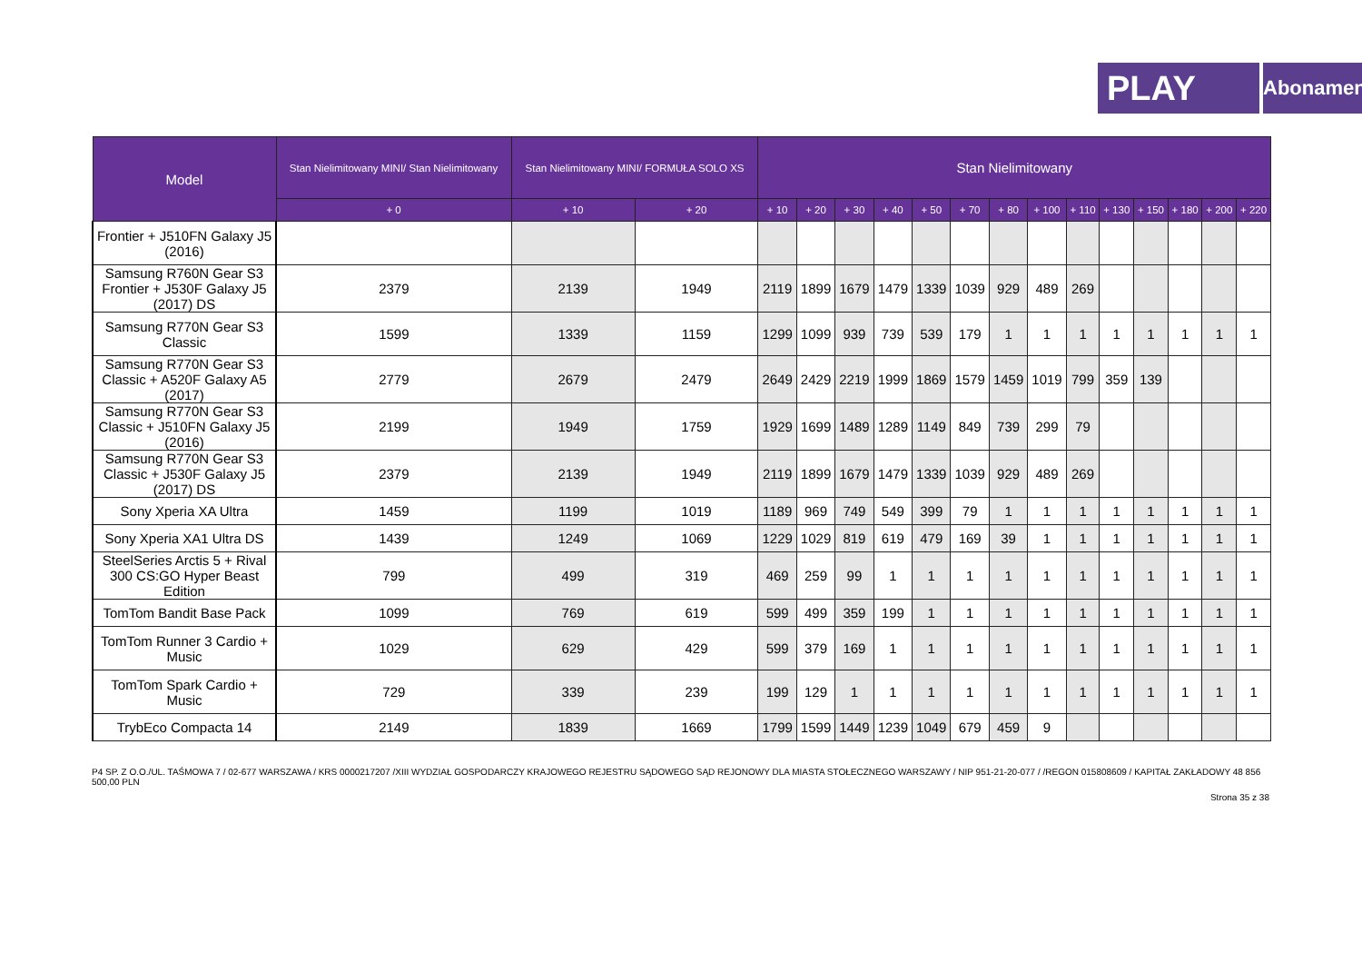PLAY
Abonament
| Model | Stan Nielimitowany MINI/ Stan Nielimitowany | Stan Nielimitowany MINI/ FORMUŁA SOLO XS | | Stan Nielimitowany | | | | | | | | | | | | | |
| --- | --- | --- | --- | --- | --- | --- | --- | --- | --- | --- | --- | --- | --- | --- | --- | --- | --- |
| | + 0 | + 10 | + 20 | + 10 | + 20 | + 30 | + 40 | + 50 | + 70 | + 80 | + 100 | + 110 | + 130 | + 150 | + 180 | + 200 | + 220 |
| Frontier + J510FN Galaxy J5 (2016) | | | | | | | | | | | | | | | | | |
| Samsung R760N Gear S3 Frontier + J530F Galaxy J5 (2017) DS | 2379 | 2139 | 1949 | 2119 | 1899 | 1679 | 1479 | 1339 | 1039 | 929 | 489 | 269 | | | | | |
| Samsung R770N Gear S3 Classic | 1599 | 1339 | 1159 | 1299 | 1099 | 939 | 739 | 539 | 179 | 1 | 1 | 1 | 1 | 1 | 1 | 1 | 1 |
| Samsung R770N Gear S3 Classic + A520F Galaxy A5 (2017) | 2779 | 2679 | 2479 | 2649 | 2429 | 2219 | 1999 | 1869 | 1579 | 1459 | 1019 | 799 | 359 | 139 | | | |
| Samsung R770N Gear S3 Classic + J510FN Galaxy J5 (2016) | 2199 | 1949 | 1759 | 1929 | 1699 | 1489 | 1289 | 1149 | 849 | 739 | 299 | 79 | | | | | |
| Samsung R770N Gear S3 Classic + J530F Galaxy J5 (2017) DS | 2379 | 2139 | 1949 | 2119 | 1899 | 1679 | 1479 | 1339 | 1039 | 929 | 489 | 269 | | | | | |
| Sony Xperia XA Ultra | 1459 | 1199 | 1019 | 1189 | 969 | 749 | 549 | 399 | 79 | 1 | 1 | 1 | 1 | 1 | 1 | 1 | 1 |
| Sony Xperia XA1 Ultra DS | 1439 | 1249 | 1069 | 1229 | 1029 | 819 | 619 | 479 | 169 | 39 | 1 | 1 | 1 | 1 | 1 | 1 | 1 |
| SteelSeries Arctis 5 + Rival 300 CS:GO Hyper Beast Edition | 799 | 499 | 319 | 469 | 259 | 99 | 1 | 1 | 1 | 1 | 1 | 1 | 1 | 1 | 1 | 1 | 1 |
| TomTom Bandit Base Pack | 1099 | 769 | 619 | 599 | 499 | 359 | 199 | 1 | 1 | 1 | 1 | 1 | 1 | 1 | 1 | 1 | 1 |
| TomTom Runner 3 Cardio + Music | 1029 | 629 | 429 | 599 | 379 | 169 | 1 | 1 | 1 | 1 | 1 | 1 | 1 | 1 | 1 | 1 | 1 |
| TomTom Spark Cardio + Music | 729 | 339 | 239 | 199 | 129 | 1 | 1 | 1 | 1 | 1 | 1 | 1 | 1 | 1 | 1 | 1 | 1 |
| TrybEco Compacta 14 | 2149 | 1839 | 1669 | 1799 | 1599 | 1449 | 1239 | 1049 | 679 | 459 | 9 | | | | | | |
P4 SP. Z O.O./UL. TAŚMOWA 7 / 02-677 WARSZAWA / KRS 0000217207 /XIII WYDZIAŁ GOSPODARCZY KRAJOWEGO REJESTRU SĄDOWEGO SĄD REJONOWY DLA MIASTA STOŁECZNEGO WARSZAWY / NIP 951-21-20-077 / /REGON 015808609 / KAPITAŁ ZAKŁADOWY 48 856 500,00 PLN
Strona 35 z 38